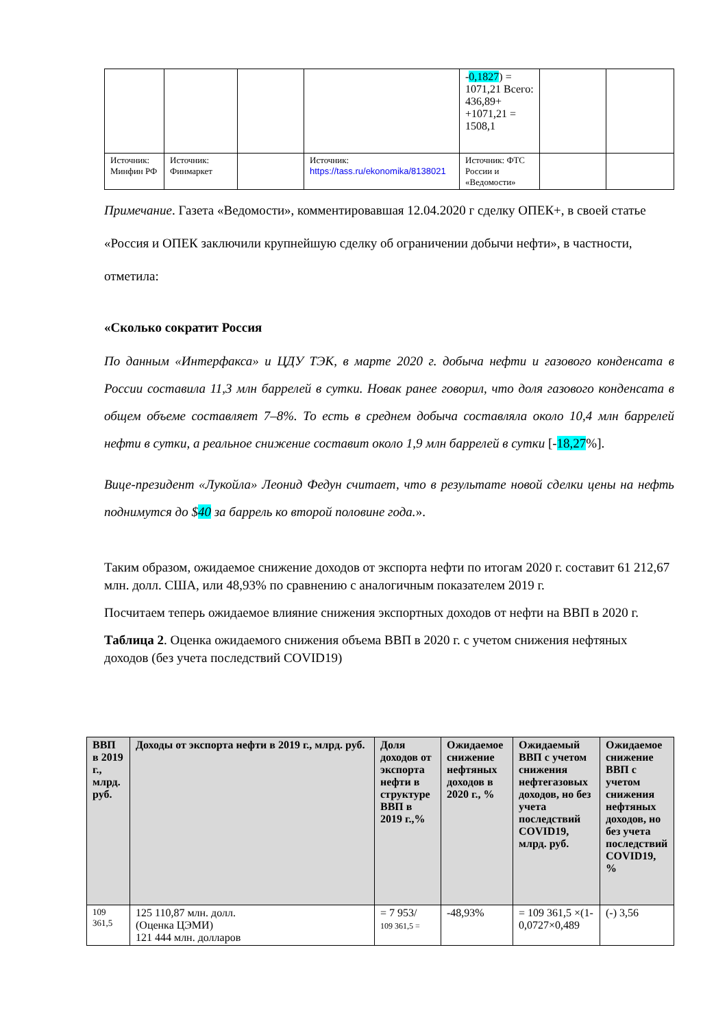| | | | | - 0,1827 ) = 1071,21 Всего: 436,89+ +1071,21 = 1508,1 | | |
| Источник: Минфин РФ | Источник: Финмаркет | | Источник: https://tass.ru/ekonomika/8138021 | Источник: ФТС России и «Ведомости» | | |
Примечание. Газета «Ведомости», комментировавшая 12.04.2020 г сделку ОПЕК+, в своей статье «Россия и ОПЕК заключили крупнейшую сделку об ограничении добычи нефти», в частности, отметила:
«Сколько сократит Россия
По данным «Интерфакса» и ЦДУ ТЭК, в марте 2020 г. добыча нефти и газового конденсата в России составила 11,3 млн баррелей в сутки. Новак ранее говорил, что доля газового конденсата в общем объеме составляет 7–8%. То есть в среднем добыча составляла около 10,4 млн баррелей нефти в сутки, а реальное снижение составит около 1,9 млн баррелей в сутки [-18,27%].
Вице-президент «Лукойла» Леонид Федун считает, что в результате новой сделки цены на нефть поднимутся до $40 за баррель ко второй половине года.».
Таким образом, ожидаемое снижение доходов от экспорта нефти по итогам 2020 г. составит 61 212,67 млн. долл. США, или 48,93% по сравнению с аналогичным показателем 2019 г.
Посчитаем теперь ожидаемое влияние снижения экспортных доходов от нефти на ВВП в 2020 г.
Таблица 2. Оценка ожидаемого снижения объема ВВП в 2020 г. с учетом снижения нефтяных доходов (без учета последствий COVID19)
| ВВП в 2019 г., млрд. руб. | Доходы от экспорта нефти в 2019 г., млрд. руб. | Доля доходов от экспорта нефти в структуре ВВП в 2019 г.,% | Ожидаемое снижение нефтяных доходов в 2020 г., % | Ожидаемый ВВП с учетом снижения нефтегазовых доходов, но без учета последствий COVID19, млрд. руб. | Ожидаемое снижение ВВП с учетом снижения нефтяных доходов, но без учета последствий COVID19, % |
| --- | --- | --- | --- | --- | --- |
| 109 361,5 | 125 110,87 млн. долл. (Оценка ЦЭМИ) 121 444 млн. долларов | = 7 953/ 109 361,5 = | -48,93% | = 109 361,5 ×(1-0,0727×0,489 | (-) 3,56 |